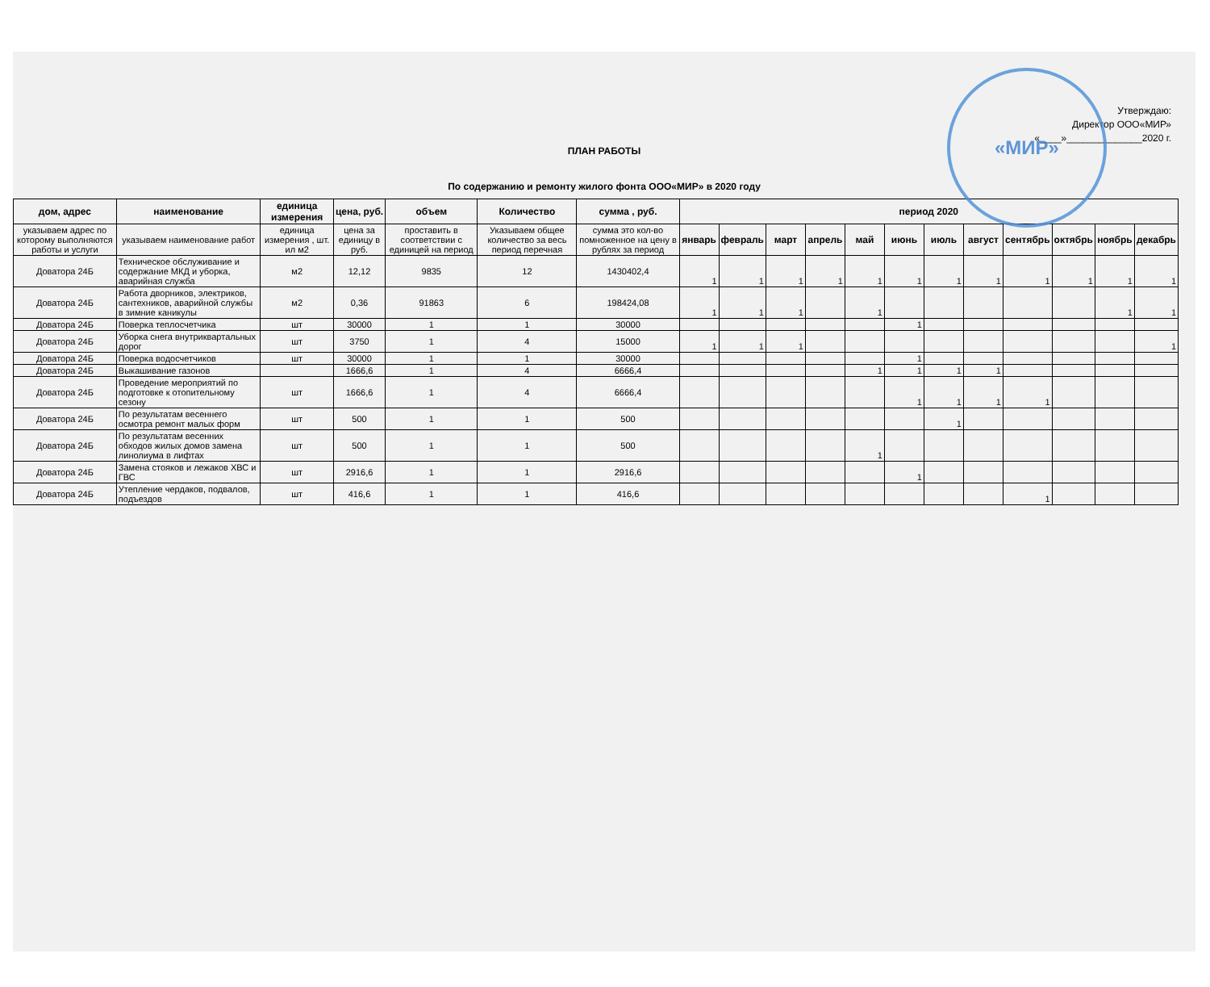«МИР»
Утверждаю:
Директор ООО«МИР»
«____»______________2020 г.
ПЛАН РАБОТЫ
По содержанию и ремонту жилого фонта ООО«МИР» в 2020 году
| дом, адрес | наименование | единица измерения | цена, руб. | объем | Количество | сумма , руб. | период 2020 | | | | | | | | | | | |
| --- | --- | --- | --- | --- | --- | --- | --- | --- | --- | --- | --- | --- | --- | --- | --- | --- | --- | --- |
| указываем адрес по которому выполняются работы и услуги | указываем наименование работ | единица измерения , шт. ил м2 | цена за единицу в руб. | проставить в соответствии с единицей на период | Указываем общее количество за весь период перечная | сумма это кол-во помноженное на цену в рублях за период | январь | февраль | март | апрель | май | июнь | июль | август | сентябрь | октябрь | ноябрь | декабрь |
| Доватора 24Б | Техническое обслуживание и содержание МКД и уборка, аварийная служба | м2 | 12,12 | 9835 | 12 | 1430402,4 | 1 | 1 | 1 | 1 | 1 | 1 | 1 | 1 | 1 | 1 | 1 | 1 |
| Доватора 24Б | Работа дворников, электриков, сантехников, аварийной службы в зимние каникулы | м2 | 0,36 | 91863 | 6 | 198424,08 | 1 | 1 | 1 | | 1 | | | | | | 1 | 1 |
| Доватора 24Б | Поверка теплосчетчика | шт | 30000 | 1 | 1 | 30000 | | | | | | 1 | | | | | | |
| Доватора 24Б | Уборка снега внутриквартальных дорог | шт | 3750 | 1 | 4 | 15000 | 1 | 1 | 1 | | | | | | | | | 1 |
| Доватора 24Б | Поверка водосчетчиков | шт | 30000 | 1 | 1 | 30000 | | | | | | 1 | | | | | | |
| Доватора 24Б | Выкашивание газонов | | 1666,6 | 1 | 4 | 6666,4 | | | | | 1 | 1 | 1 | 1 | | | | |
| Доватора 24Б | Проведение мероприятий по подготовке к отопительному сезону | шт | 1666,6 | 1 | 4 | 6666,4 | | | | | | 1 | 1 | 1 | 1 | | | |
| Доватора 24Б | По результатам весеннего осмотра ремонт малых форм | шт | 500 | 1 | 1 | 500 | | | | | | | 1 | | | | | |
| Доватора 24Б | По результатам весенних обходов жилых домов замена линолиума в лифтах | шт | 500 | 1 | 1 | 500 | | | | | 1 | | | | | | | |
| Доватора 24Б | Замена стояков и лежаков ХВС и ГВС | шт | 2916,6 | 1 | 1 | 2916,6 | | | | | | 1 | | | | | | |
| Доватора 24Б | Утепление чердаков, подвалов, подъездов | шт | 416,6 | 1 | 1 | 416,6 | | | | | | | | | 1 | | | |